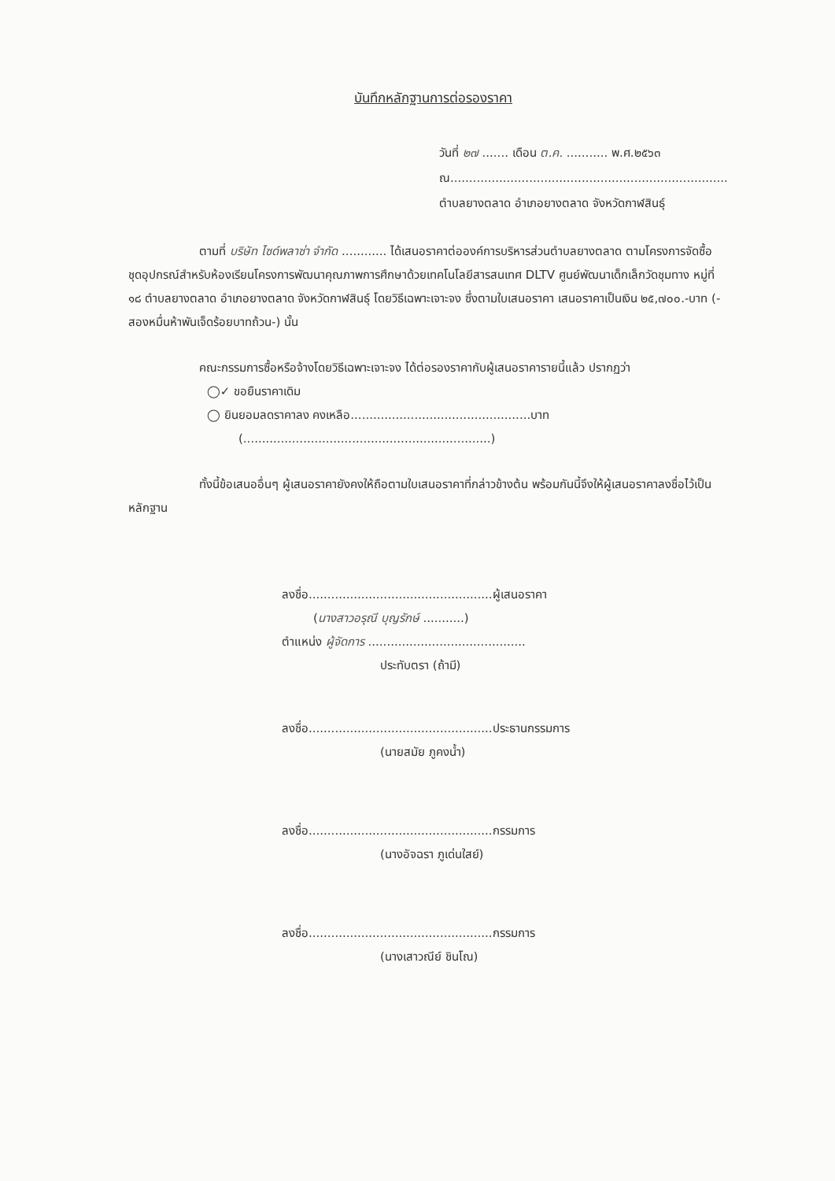บันทึกหลักฐานการต่อรองราคา
วันที่ ๒๗ ....... เดือน ต.ค. ........... พ.ศ.๒๕๖๓
ณ..........................................................................
ตำบลยางตลาด อำเภอยางตลาด จังหวัดกาฬสินธุ์
ตามที่ บริษัท ไซด์พลาซ่า จำกัด ............ ได้เสนอราคาต่อองค์การบริหารส่วนตำบลยางตลาด ตามโครงการจัดซื้อชุดอุปกรณ์สำหรับห้องเรียนโครงการพัฒนาคุณภาพการศึกษาด้วยเทคโนโลยีสารสนเทศ DLTV ศูนย์พัฒนาเด็กเล็กวัดชุมทาง หมู่ที่ ๑๘ ตำบลยางตลาด อำเภอยางตลาด จังหวัดกาฬสินธุ์ โดยวิธีเฉพาะเจาะจง ซึ่งตามใบเสนอราคา เสนอราคาเป็นเงิน ๒๕,๗๐๐.-บาท (-สองหมื่นห้าพันเจ็ดร้อยบาทถ้วน-) นั้น
คณะกรรมการซื้อหรือจ้างโดยวิธีเฉพาะเจาะจง ได้ต่อรองราคากับผู้เสนอราคารายนี้แล้ว ปรากฏว่า
◯✓ ขอยืนราคาเดิม
◯ ยินยอมลดราคาลง คงเหลือ................................................บาท
(..................................................................)
ทั้งนี้ข้อเสนออื่นๆ ผู้เสนอราคายังคงให้ถือตามใบเสนอราคาที่กล่าวข้างต้น พร้อมกันนี้จึงให้ผู้เสนอราคาลงชื่อไว้เป็นหลักฐาน
ลงชื่อ.................................................ผู้เสนอราคา
(นางสาวอรุณี บุญรักษ์ ...........)
ตำแหน่ง ผู้จัดการ ..........................................
ประทับตรา (ถ้ามี)
ลงชื่อ.................................................ประธานกรรมการ
(นายสมัย ภูคงน้ำ)
ลงชื่อ.................................................กรรมการ
(นางอัจฉรา ภูเด่นใสย์)
ลงชื่อ.................................................กรรมการ
(นางเสาวณีย์ ชินโณ)